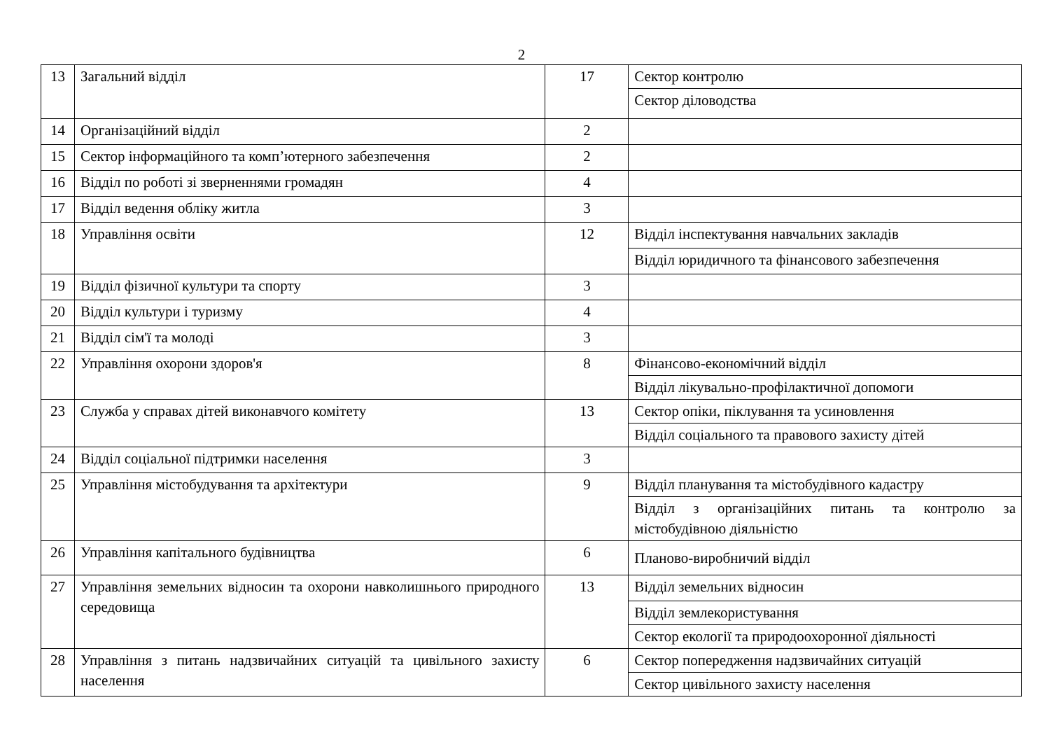2
| 13 | Загальний відділ | 17 | Сектор контролю |
| | | | Сектор діловодства |
| 14 | Організаційний відділ | 2 | |
| 15 | Сектор інформаційного та комп’ютерного забезпечення | 2 | |
| 16 | Відділ по роботі зі зверненнями громадян | 4 | |
| 17 | Відділ ведення обліку житла | 3 | |
| 18 | Управління освіти | 12 | Відділ інспектування навчальних закладів |
| | | | Відділ юридичного та фінансового забезпечення |
| 19 | Відділ фізичної культури та спорту | 3 | |
| 20 | Відділ культури і туризму | 4 | |
| 21 | Відділ сім'ї та молоді | 3 | |
| 22 | Управління охорони здоров'я | 8 | Фінансово-економічний відділ |
| | | | Відділ лікувально-профілактичної допомоги |
| 23 | Служба у справах дітей виконавчого комітету | 13 | Сектор опіки, піклування та усиновлення |
| | | | Відділ соціального та правового захисту дітей |
| 24 | Відділ соціальної підтримки населення | 3 | |
| 25 | Управління містобудування та архітектури | 9 | Відділ планування та містобудівного кадастру |
| | | | Відділ з організаційних питань та контролю за містобудівною діяльністю |
| 26 | Управління капітального будівництва | 6 | Планово-виробничий відділ |
| 27 | Управління земельних відносин та охорони навколишнього природного середовища | 13 | Відділ земельних відносин |
| | | | Відділ землекористування |
| | | | Сектор екології та природоохоронної діяльності |
| 28 | Управління з питань надзвичайних ситуацій та цивільного захисту населення | 6 | Сектор попередження надзвичайних ситуацій |
| | | | Сектор цивільного захисту населення |